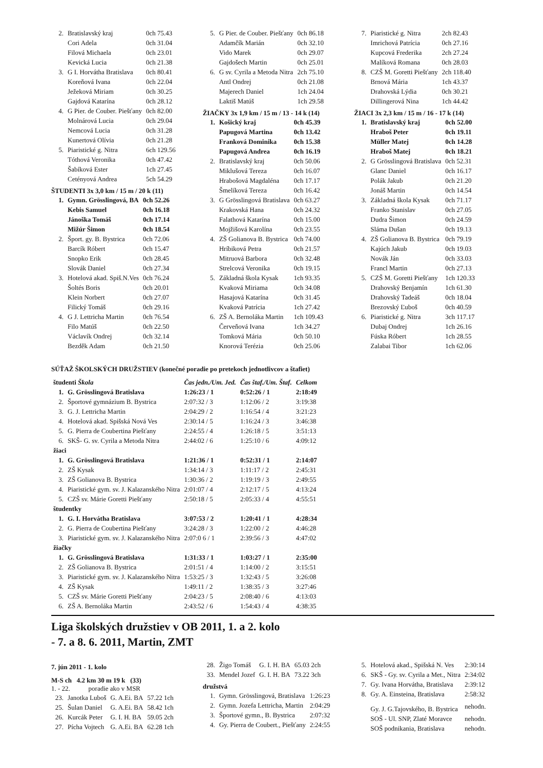| 2. | Bratislavský kraj | 0ch 75.43 |
| | Cori Adela | 0ch 31.04 |
| | Filová Michaela | 0ch 23.01 |
| | Kevická Lucia | 0ch 21.38 |
| 3. | G I. Horvátha Bratislava | 0ch 80.41 |
| | Koreňová Ivana | 0ch 22.04 |
| | Ježeková Miriam | 0ch 30.25 |
| | Gajdová Katarína | 0ch 28.12 |
| 4. | G Pier. de Couber. Piešťany | 0ch 82.00 |
| | Molnárová Lucia | 0ch 29.04 |
| | Nemcová Lucia | 0ch 31.28 |
| | Kunertová Olívia | 0ch 21.28 |
| 5. | Piaristické g. Nitra | 6ch 129.56 |
| | Tóthová Veronika | 0ch 47.42 |
| | Šabíková Ester | 1ch 27.45 |
| | Cetény­ová Andrea | 5ch 54.29 |
ŠTUDENTI 3x 3,0 km / 15 m / 20 k (11)
| 1. | Gymn. Grösslingová, BA | 0ch 52.26 |
| | Kebis Samuel | 0ch 16.18 |
| | Jánoška Tomáš | 0ch 17.14 |
| | Mižúr Šimon | 0ch 18.54 |
| 2. | Šport. gy. B. Bystrica | 0ch 72.06 |
| | Barcík Róbert | 0ch 15.47 |
| | Snopko Erik | 0ch 28.45 |
| | Slovák Daniel | 0ch 27.34 |
| 3. | Hotelová akad. Spiš.N.Ves | 0ch 76.24 |
| | Šoltés Boris | 0ch 20.01 |
| | Klein Norbert | 0ch 27.07 |
| | Filický Tomáš | 0ch 29.16 |
| 4. | G J. Lettricha Martin | 0ch 76.54 |
| | Filo Matúš | 0ch 22.50 |
| | Václavík Ondrej | 0ch 32.14 |
| | Bezděk Adam | 0ch 21.50 |
| 5. | G Pier. de Couber. Piešťany | 0ch 86.18 |
| | Adamčík Marián | 0ch 32.10 |
| | Vido Marek | 0ch 29.07 |
| | Gajdošech Martin | 0ch 25.01 |
| 6. | G sv. Cyrila a Metoda Nitra | 2ch 75.10 |
| | Antl Ondrej | 0ch 21.08 |
| | Majerech Daniel | 1ch 24.04 |
| | Laktiš Matúš | 1ch 29.58 |
ŽIAČKY 3x 1,9 km / 15 m / 13 - 14 k (14)
| 1. | Košický kraj | 0ch 45.39 |
| | Papugová Martina | 0ch 13.42 |
| | Franková Dominika | 0ch 15.38 |
| | Papugová Andrea | 0ch 16.19 |
| 2. | Bratislavský kraj | 0ch 50.06 |
| | Miklušová Tereza | 0ch 16.07 |
| | Hrabošová Magdaléna | 0ch 17.17 |
| | Šmelíková Tereza | 0ch 16.42 |
| 3. | G Grösslingová Bratislava | 0ch 63.27 |
| | Krakovská Hana | 0ch 24.32 |
| | Falathová Katarína | 0ch 15.00 |
| | Mojžišová Karolína | 0ch 23.55 |
| 4. | ZŠ Golianova B. Bystrica | 0ch 74.00 |
| | Hríbiková Petra | 0ch 21.57 |
| | Mitruová Barbora | 0ch 32.48 |
| | Strelcová Veronika | 0ch 19.15 |
| 5. | Základná škola Kysak | 1ch 93.35 |
| | Kvaková Miriama | 0ch 34.08 |
| | Hasajová Katarína | 0ch 31.45 |
| | Kvaková Patrícia | 1ch 27.42 |
| 6. | ZŠ A. Bernoláka Martin | 1ch 109.43 |
| | Červeňová Ivana | 1ch 34.27 |
| | Tomková Mária | 0ch 50.10 |
| | Knorová Terézia | 0ch 25.06 |
| 7. | Piaristické g. Nitra | 2ch 82.43 |
| | Imrichová Patrícia | 0ch 27.16 |
| | Kupcová Frederika | 2ch 27.24 |
| | Malíková Romana | 0ch 28.03 |
| 8. | CZŠ M. Goretti Piešťany | 2ch 118.40 |
| | Brnová Mária | 1ch 43.37 |
| | Drahovská Lýdia | 0ch 30.21 |
| | Dillingerová Nina | 1ch 44.42 |
ŽIACI 3x 2,3 km / 15 m / 16 - 17 k (14)
| 1. | Bratislavský kraj | 0ch 52.00 |
| | Hraboš Peter | 0ch 19.11 |
| | Müller Matej | 0ch 14.28 |
| | Hraboš Matej | 0ch 18.21 |
| 2. | G Grösslingová Bratislava | 0ch 52.31 |
| | Glanc Daniel | 0ch 16.17 |
| | Polák Jakub | 0ch 21.20 |
| | Jonáš Martin | 0ch 14.54 |
| 3. | Základná škola Kysak | 0ch 71.17 |
| | Franko Stanislav | 0ch 27.05 |
| | Dudra Šimon | 0ch 24.59 |
| | Sláma Dušan | 0ch 19.13 |
| 4. | ZŠ Golianova B. Bystrica | 0ch 79.19 |
| | Kajúch Jakub | 0ch 19.03 |
| | Novák Ján | 0ch 33.03 |
| | Francl Martin | 0ch 27.13 |
| 5. | CZŠ M. Goretti Piešťany | 1ch 120.33 |
| | Drahovský Benjamín | 1ch 61.30 |
| | Drahovský Tadeáš | 0ch 18.04 |
| | Brezovský Ľuboš | 0ch 40.59 |
| 6. | Piaristické g. Nitra | 3ch 117.17 |
| | Dubaj Ondrej | 1ch 26.16 |
| | Fúska Róbert | 1ch 28.55 |
| | Zalabai Tibor | 1ch 62.06 |
SÚŤAŽ ŠKOLSKÝCH DRUŽSTIEV (konečné poradie po pretekoch jednotlivcov a štafiet)
| študenti Škola | | Čas jedn./Um. Jed. | Čas štaf./Um. Štaf. | Celkom |
| --- | --- | --- | --- | --- |
| 1. | G. Grösslingová Bratislava | 1:26:23 / 1 | 0:52:26 / 1 | 2:18:49 |
| 2. | Športové gymnázium B. Bystrica | 2:07:32 / 3 | 1:12:06 / 2 | 3:19:38 |
| 3. | G. J. Lettricha Martin | 2:04:29 / 2 | 1:16:54 / 4 | 3:21:23 |
| 4. | Hotelová akad. Spišská Nová Ves | 2:30:14 / 5 | 1:16:24 / 3 | 3:46:38 |
| 5. | G. Pierra de Coubertina Piešťany | 2:24:55 / 4 | 1:26:18 / 5 | 3:51:13 |
| 6. | SKŠ- G. sv. Cyrila a Metoda Nitra | 2:44:02 / 6 | 1:25:10 / 6 | 4:09:12 |
| žiaci | | | | |
| 1. | G. Grösslingová Bratislava | 1:21:36 / 1 | 0:52:31 / 1 | 2:14:07 |
| 2. | ZŠ Kysak | 1:34:14 / 3 | 1:11:17 / 2 | 2:45:31 |
| 3. | ZŠ Golianova B. Bystrica | 1:30:36 / 2 | 1:19:19 / 3 | 2:49:55 |
| 4. | Piaristické gym. sv. J. Kalazanského Nitra | 2:01:07 / 4 | 2:12:17 / 5 | 4:13:24 |
| 5. | CZŠ sv. Márie Goretti Piešťany | 2:50:18 / 5 | 2:05:33 / 4 | 4:55:51 |
| študentky | | | | |
| 1. | G. I. Horvátha Bratislava | 3:07:53 / 2 | 1:20:41 / 1 | 4:28:34 |
| 2. | G. Pierra de Coubertina Piešťany | 3:24:28 / 3 | 1:22:00 / 2 | 4:46:28 |
| 3. | Piaristické gym. sv. J. Kalazanského Nitra | 2:07:0 6 / 1 | 2:39:56 / 3 | 4:47:02 |
| žiačky | | | | |
| 1. | G. Grösslingová Bratislava | 1:31:33 / 1 | 1:03:27 / 1 | 2:35:00 |
| 2. | ZŠ Golianova B. Bystrica | 2:01:51 / 4 | 1:14:00 / 2 | 3:15:51 |
| 3. | Piaristické gym. sv. J. Kalazanského Nitra | 1:53:25 / 3 | 1:32:43 / 5 | 3:26:08 |
| 4. | ZŠ Kysak | 1:49:11 / 2 | 1:38:35 / 3 | 3:27:46 |
| 5. | CZŠ sv. Márie Goretti Piešťany | 2:04:23 / 5 | 2:08:40 / 6 | 4:13:03 |
| 6. | ZŠ A. Bernoláka Martin | 2:43:52 / 6 | 1:54:43 / 4 | 4:38:35 |
Liga školských družstiev v OB 2011, 1. a 2. kolo
- 7. a 8. 6. 2011, Martin, ZMT
7. jún 2011 - 1. kolo
M-S ch 4.2 km 30 m 19 k (33)
1. - 22. poradie ako v MSR
| 23. | Janotka Luboš | G. A.Ei. BA | 57.22 1ch |
| 25. | Šulan Daniel | G. A.Ei. BA | 58.42 1ch |
| 26. | Kurcák Peter | G. I. H. BA | 59.05 2ch |
| 27. | Pícha Vojtech | G. A.Ei. BA | 62.28 1ch |
| 28. | Žigo Tomáš | G. I. H. BA | 65.03 2ch |
| 33. | Mendel Jozef | G. I. H. BA | 73.22 3ch |
družstvá
| 1. | Gymn. Grösslingová, Bratislava | 1:26:23 |
| 2. | Gymn. Jozefa Lettricha, Martin | 2:04:29 |
| 3. | Športové gymn., B. Bystrica | 2:07:32 |
| 4. | Gy. Pierra de Coubert., Piešťany | 2:24:55 |
| 5. | Hotelová akad., Spišská N. Ves | 2:30:14 |
| 6. | SKŠ - Gy. sv. Cyrila a Met., Nitra | 2:34:02 |
| 7. | Gy. Ivana Horvátha, Bratislava | 2:39:12 |
| 8. | Gy. A. Einsteina, Bratislava | 2:58:32 |
| | Gy. J. G.Tajovského, B. Bystrica | nehodn. |
| | SOŠ - Ul. SNP, Zlaté Moravce | nehodn. |
| | SOŠ podnikania, Bratislava | nehodn. |